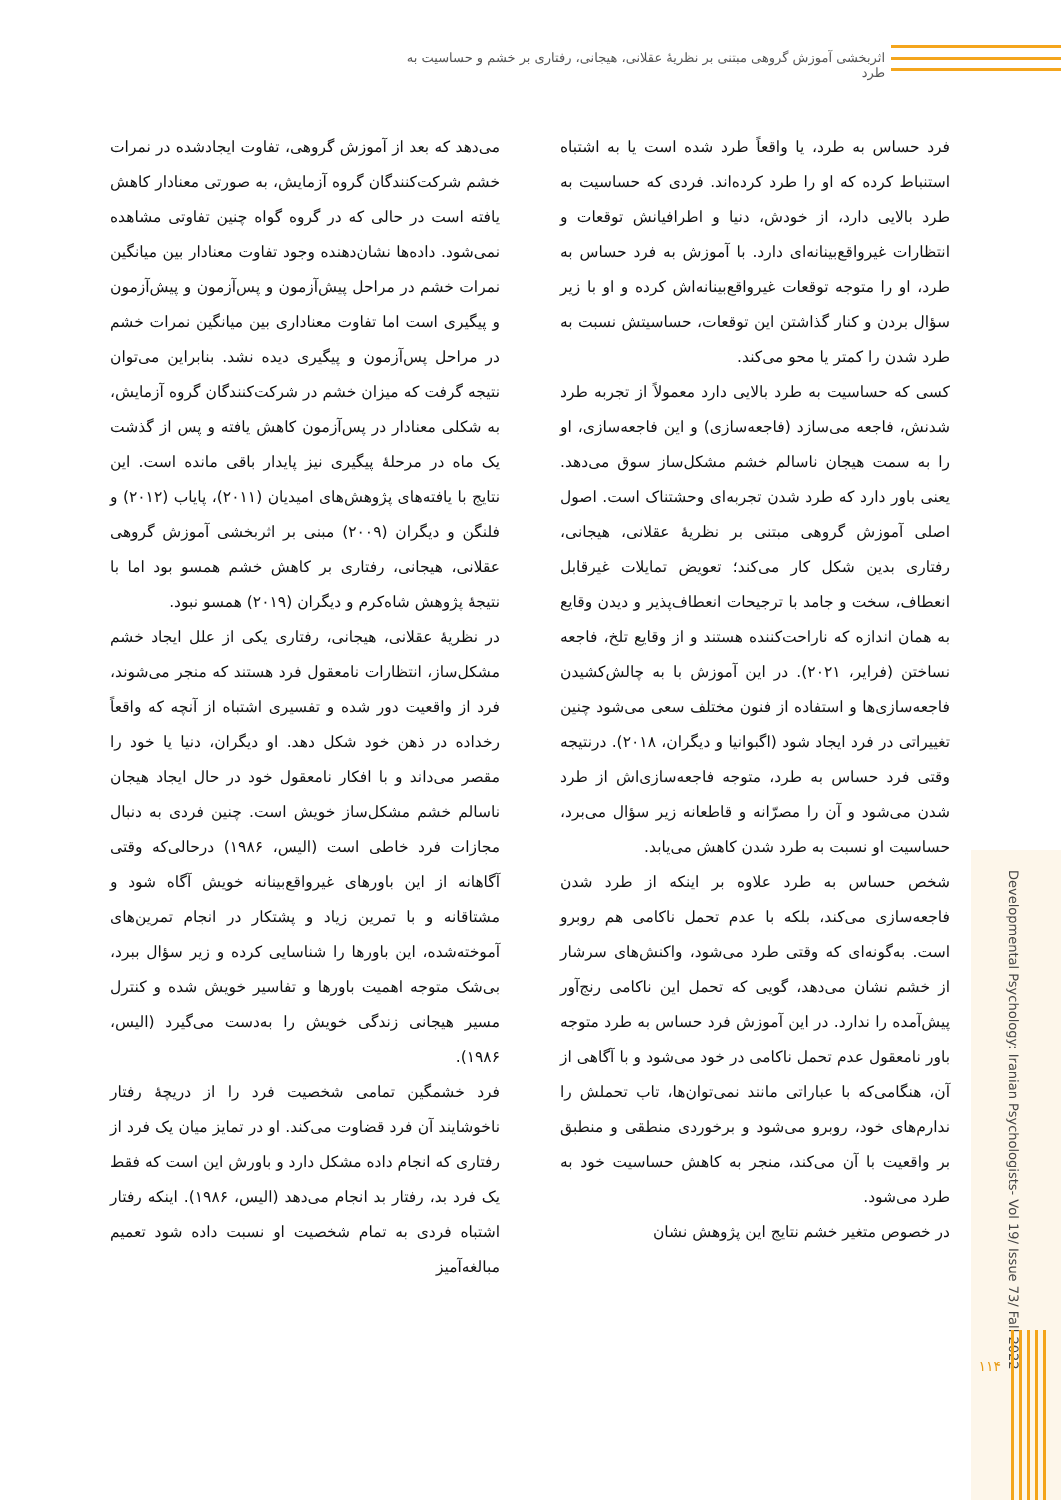اثربخشی آموزش گروهی مبتنی بر نظریهٔ عقلانی، هیجانی، رفتاری بر خشم و حساسیت به طرد
فرد حساس به طرد، یا واقعاً طرد شده است یا به اشتباه استنباط کرده که او را طرد کرده‌اند. فردی که حساسیت به طرد بالایی دارد، از خودش، دنیا و اطرافیانش توقعات و انتظارات غیرواقع‌بینانه‌ای دارد. با آموزش به فرد حساس به طرد، او را متوجه توقعات غیرواقع‌بینانه‌اش کرده و او با زیر سؤال بردن و کنار گذاشتن این توقعات، حساسیتش نسبت به طرد شدن را کمتر یا محو می‌کند.
کسی که حساسیت به طرد بالایی دارد معمولاً از تجربه طرد شدنش، فاجعه می‌سازد (فاجعه‌سازی) و این فاجعه‌سازی، او را به سمت هیجان ناسالم خشم مشکل‌ساز سوق می‌دهد. یعنی باور دارد که طرد شدن تجربه‌ای وحشتناک است. اصول اصلی آموزش گروهی مبتنی بر نظریهٔ عقلانی، هیجانی، رفتاری بدین شکل کار می‌کند؛ تعویض تمایلات غیرقابل انعطاف، سخت و جامد با ترجیحات انعطاف‌پذیر و دیدن وقایع به همان اندازه که ناراحت‌کننده هستند و از وقایع تلخ، فاجعه نساختن (فرایر، ۲۰۲۱). در این آموزش با به چالش‌کشیدن فاجعه‌سازی‌ها و استفاده از فنون مختلف سعی می‌شود چنین تغییراتی در فرد ایجاد شود (اگبوانیا و دیگران، ۲۰۱۸). درنتیجه وقتی فرد حساس به طرد، متوجه فاجعه‌سازی‌اش از طرد شدن می‌شود و آن را مصرّانه و قاطعانه زیر سؤال می‌برد، حساسیت او نسبت به طرد شدن کاهش می‌یابد.
شخص حساس به طرد علاوه بر اینکه از طرد شدن فاجعه‌سازی می‌کند، بلکه با عدم تحمل ناکامی هم روبرو است. به‌گونه‌ای که وقتی طرد می‌شود، واکنش‌های سرشار از خشم نشان می‌دهد، گویی که تحمل این ناکامی رنج‌آور پیش‌آمده را ندارد. در این آموزش فرد حساس به طرد متوجه باور نامعقول عدم تحمل ناکامی در خود می‌شود و با آگاهی از آن، هنگامی‌که با عباراتی مانند نمی‌توان‌ها، تاب تحملش را ندارم‌های خود، روبرو می‌شود و برخوردی منطقی و منطبق بر واقعیت با آن می‌کند، منجر به کاهش حساسیت خود به طرد می‌شود.
در خصوص متغیر خشم نتایج این پژوهش نشان
می‌دهد که بعد از آموزش گروهی، تفاوت ایجادشده در نمرات خشم شرکت‌کنندگان گروه آزمایش، به صورتی معنادار کاهش یافته است در حالی که در گروه گواه چنین تفاوتی مشاهده نمی‌شود. داده‌ها نشان‌دهنده وجود تفاوت معنادار بین میانگین نمرات خشم در مراحل پیش‌آزمون و پس‌آزمون و پیش‌آزمون و پیگیری است اما تفاوت معناداری بین میانگین نمرات خشم در مراحل پس‌آزمون و پیگیری دیده نشد. بنابراین می‌توان نتیجه گرفت که میزان خشم در شرکت‌کنندگان گروه آزمایش، به شکلی معنادار در پس‌آزمون کاهش یافته و پس از گذشت یک ماه در مرحلهٔ پیگیری نیز پایدار باقی مانده است. این نتایج با یافته‌های پژوهش‌های امیدیان (۲۰۱۱)، پایاب (۲۰۱۲) و فلنگن و دیگران (۲۰۰۹) مبنی بر اثربخشی آموزش گروهی عقلانی، هیجانی، رفتاری بر کاهش خشم همسو بود اما با نتیجهٔ پژوهش شاه‌کرم و دیگران (۲۰۱۹) همسو نبود.
در نظریهٔ عقلانی، هیجانی، رفتاری یکی از علل ایجاد خشم مشکل‌ساز، انتظارات نامعقول فرد هستند که منجر می‌شوند، فرد از واقعیت دور شده و تفسیری اشتباه از آنچه که واقعاً رخداده در ذهن خود شکل دهد. او دیگران، دنیا یا خود را مقصر می‌داند و با افکار نامعقول خود در حال ایجاد هیجان ناسالم خشم مشکل‌ساز خویش است. چنین فردی به دنبال مجازات فرد خاطی است (الیس، ۱۹۸۶) درحالی‌که وقتی آگاهانه از این باورهای غیرواقع‌بینانه خویش آگاه شود و مشتاقانه و با تمرین زیاد و پشتکار در انجام تمرین‌های آموخته‌شده، این باورها را شناسایی کرده و زیر سؤال ببرد، بی‌شک متوجه اهمیت باورها و تفاسیر خویش شده و کنترل مسیر هیجانی زندگی خویش را به‌دست می‌گیرد (الیس، ۱۹۸۶).
فرد خشمگین تمامی شخصیت فرد را از دریچهٔ رفتار ناخوشایند آن فرد قضاوت می‌کند. او در تمایز میان یک فرد از رفتاری که انجام داده مشکل دارد و باورش این است که فقط یک فرد بد، رفتار بد انجام می‌دهد (الیس، ۱۹۸۶). اینکه رفتار اشتباه فردی به تمام شخصیت او نسبت داده شود تعمیم مبالغه‌آمیز
Developmental Psychology: Iranian Psychologists- Vol 19/ Issue 73/ Fall 2022
۱۱۴